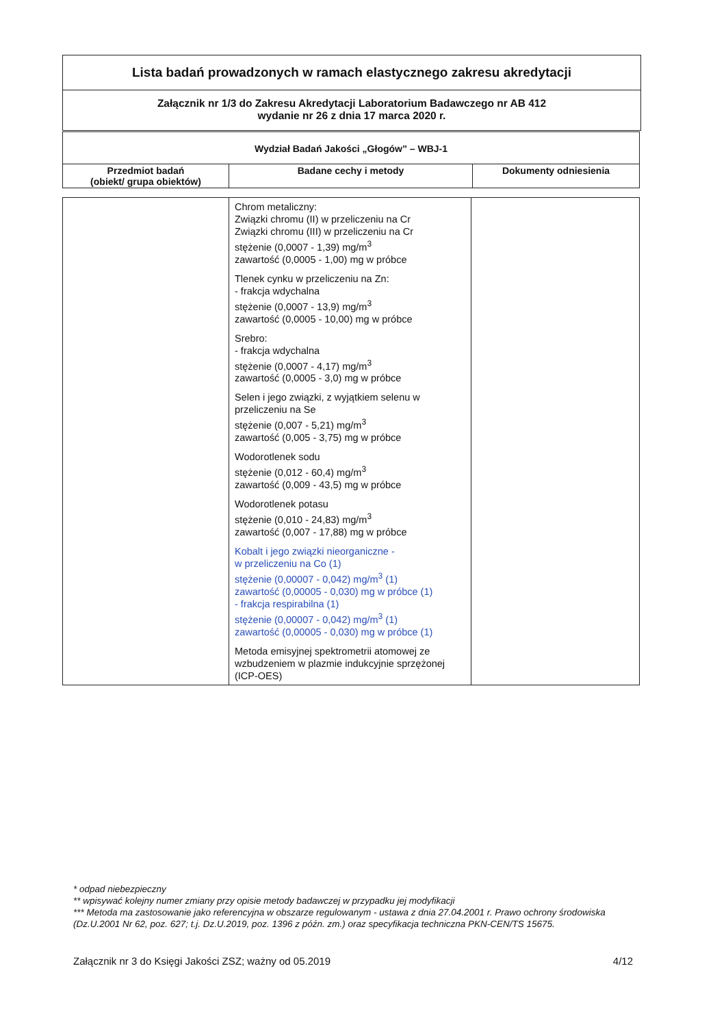Lista badań prowadzonych w ramach elastycznego zakresu akredytacji
Załącznik nr 1/3 do Zakresu Akredytacji Laboratorium Badawczego nr AB 412
wydanie nr 26 z dnia 17 marca 2020 r.
| Wydział Badań Jakości „Głogów” – WBJ-1 | | |
| --- | --- | --- |
| Przedmiot badań (obiekt/ grupa obiektów) | Badane cechy i metody | Dokumenty odniesienia |
| | Chrom metaliczny: Związki chromu (II) w przeliczeniu na Cr Związki chromu (III) w przeliczeniu na Cr stężenie (0,0007 - 1,39) mg/m<sup>3</sup> zawartość (0,0005 - 1,00) mg w próbce Tlenek cynku w przeliczeniu na Zn: - frakcja wdychalna stężenie (0,0007 - 13,9) mg/m<sup>3</sup> zawartość (0,0005 - 10,00) mg w próbce Srebro: - frakcja wdychalna stężenie (0,0007 - 4,17) mg/m<sup>3</sup> zawartość (0,0005 - 3,0) mg w próbce Selen i jego związki, z wyjątkiem selenu w przeliczeniu na Se stężenie (0,007 - 5,21) mg/m<sup>3</sup> zawartość (0,005 - 3,75) mg w próbce Wodorotlenek sodu stężenie (0,012 - 60,4) mg/m<sup>3</sup> zawartość (0,009 - 43,5) mg w próbce Wodorotlenek potasu stężenie (0,010 - 24,83) mg/m<sup>3</sup> zawartość (0,007 - 17,88) mg w próbce Kobalt i jego związki nieorganiczne - w przeliczeniu na Co (1) stężenie (0,00007 - 0,042) mg/m<sup>3</sup> (1) zawartość (0,00005 - 0,030) mg w próbce (1) - frakcja respirabilna (1) stężenie (0,00007 - 0,042) mg/m<sup>3</sup> (1) zawartość (0,00005 - 0,030) mg w próbce (1) Metoda emisyjnej spektrometrii atomowej ze wzbudzeniem w plazmie indukcyjnie sprzężonej (ICP-OES) | |
* odpad niebezpieczny
** wpisywać kolejny numer zmiany przy opisie metody badawczej w przypadku jej modyfikacji
*** Metoda ma zastosowanie jako referencyjna w obszarze regulowanym - ustawa z dnia 27.04.2001 r. Prawo ochrony środowiska (Dz.U.2001 Nr 62, poz. 627; t.j. Dz.U.2019, poz. 1396 z późn. zm.) oraz specyfikacja techniczna PKN-CEN/TS 15675.
Załącznik nr 3 do Księgi Jakości ZSZ; ważny od 05.2019 4/12